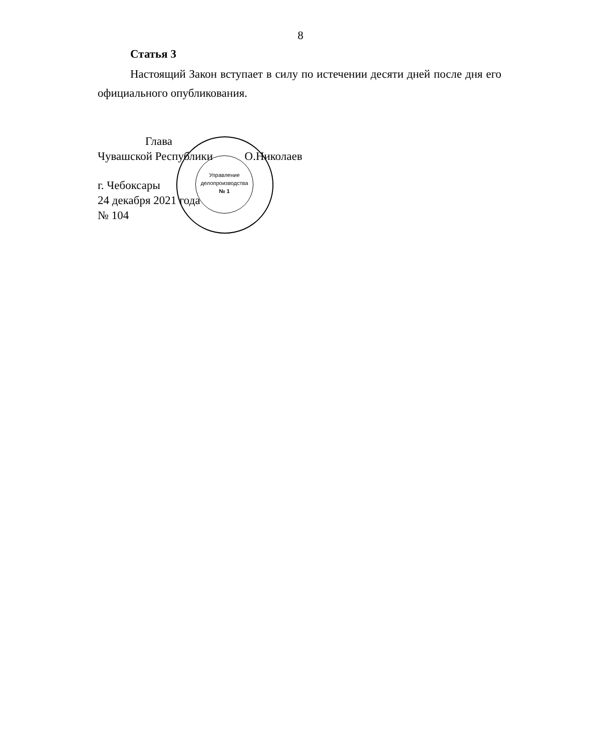Управление
делопроизводства
№ 1
8
Статья 3
Настоящий Закон вступает в силу по истечении десяти дней после дня его официального опубликования.
Глава
Чувашской Республики О.Николаев
г. Чебоксары
24 декабря 2021 года
№ 104